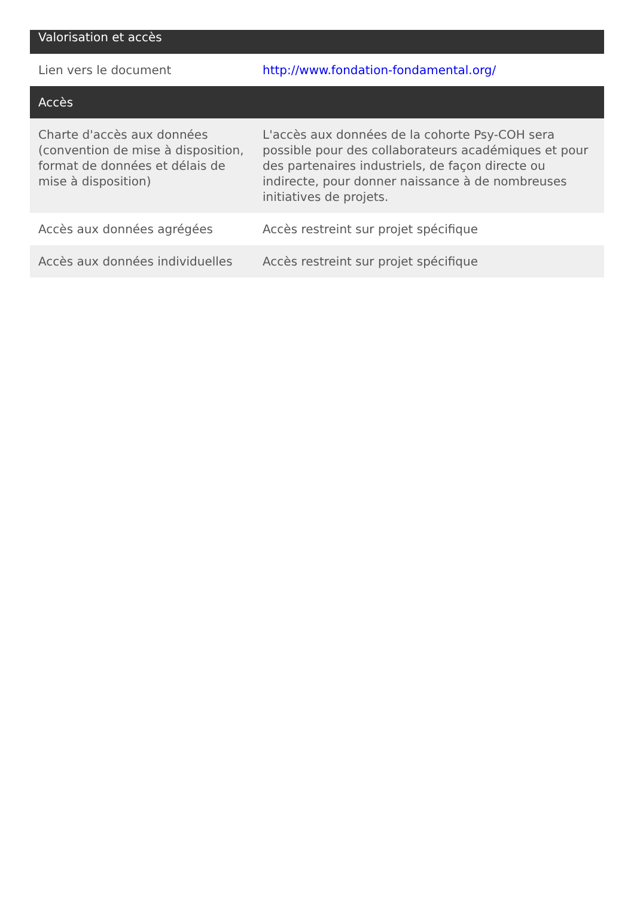| Valorisation et accès | |
| --- | --- |
| Lien vers le document | http://www.fondation-fondamental.org/ |
| Accès | |
| Charte d'accès aux données (convention de mise à disposition, format de données et délais de mise à disposition) | L'accès aux données de la cohorte Psy-COH sera possible pour des collaborateurs académiques et pour des partenaires industriels, de façon directe ou indirecte, pour donner naissance à de nombreuses initiatives de projets. |
| Accès aux données agrégées | Accès restreint sur projet spécifique |
| Accès aux données individuelles | Accès restreint sur projet spécifique |